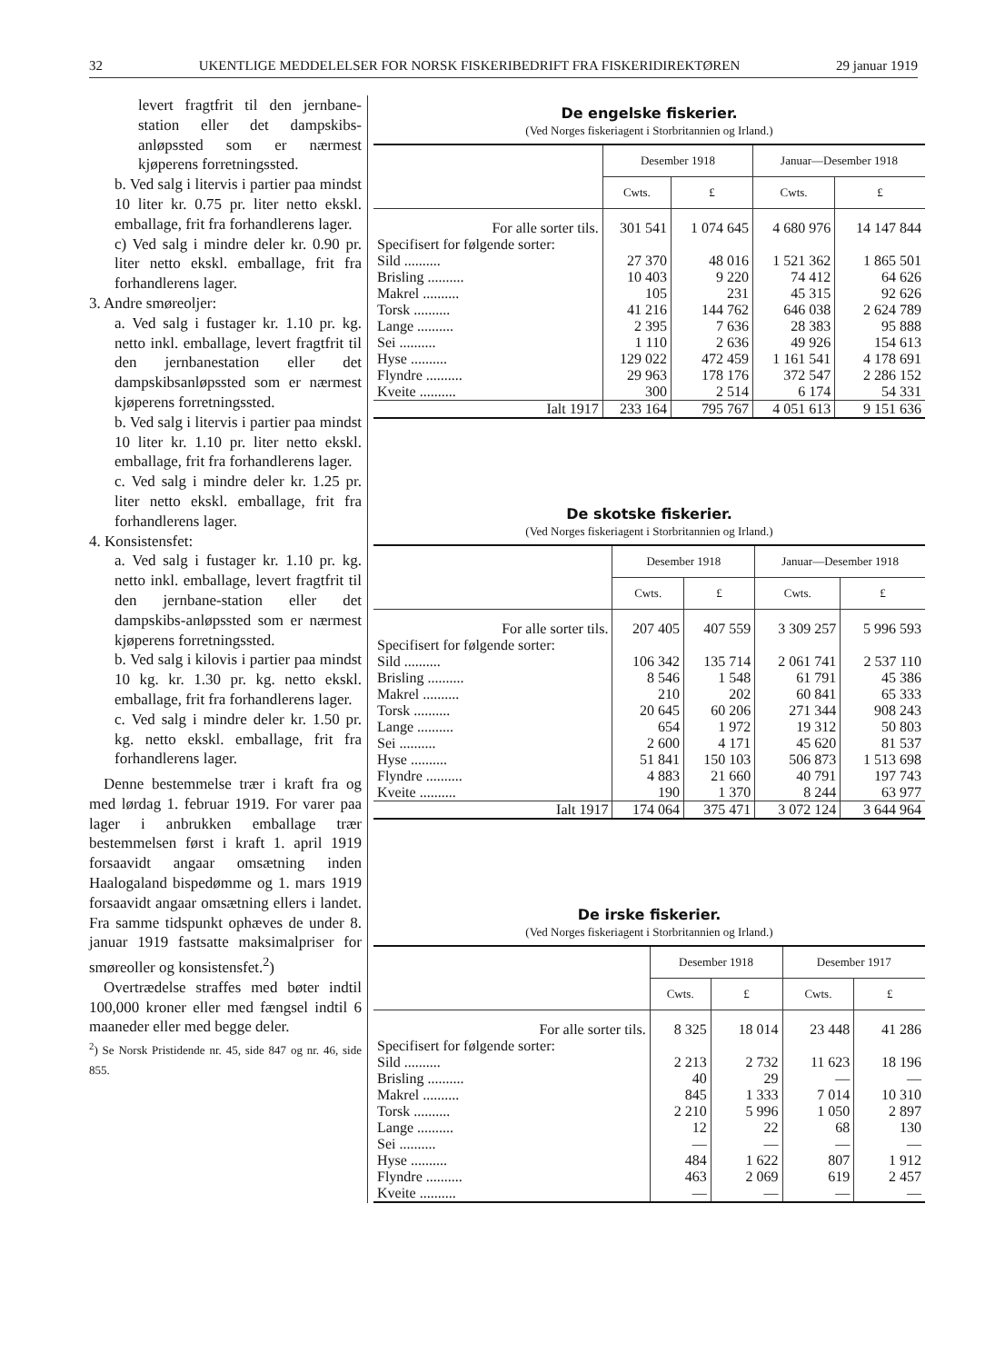32 UKENTLIGE MEDDELELSER FOR NORSK FISKERIBEDRIFT FRA FISKERIDIREKTØREN 29 januar 1919
levert fragtfrit til den jernbane-station eller det dampskibs-anløpssted som er nærmest kjøperens forretningssted.
b. Ved salg i litervis i partier paa mindst 10 liter kr. 0.75 pr. liter netto ekskl. emballage, frit fra forhandlerens lager.
c) Ved salg i mindre deler kr. 0.90 pr. liter netto ekskl. emballage, frit fra forhandlerens lager.
3. Andre smøreoljer:
a. Ved salg i fustager kr. 1.10 pr. kg. netto inkl. emballage, levert fragtfrit til den jernbanestation eller det dampskibsanløpssted som er nærmest kjøperens forretningssted.
b. Ved salg i litervis i partier paa mindst 10 liter kr. 1.10 pr. liter netto ekskl. emballage, frit fra forhandlerens lager.
c. Ved salg i mindre deler kr. 1.25 pr. liter netto ekskl. emballage, frit fra forhandlerens lager.
4. Konsistensfet:
a. Ved salg i fustager kr. 1.10 pr. kg. netto inkl. emballage, levert fragtfrit til den jernbane-station eller det dampskibs-anløpssted som er nærmest kjøperens forretningssted.
b. Ved salg i kilovis i partier paa mindst 10 kg. kr. 1.30 pr. kg. netto ekskl. emballage, frit fra forhandlerens lager.
c. Ved salg i mindre deler kr. 1.50 pr. kg. netto ekskl. emballage, frit fra forhandlerens lager.
Denne bestemmelse trær i kraft fra og med lørdag 1. februar 1919. For varer paa lager i anbrukken emballage trær bestemmelsen først i kraft 1. april 1919 forsaavidt angaar omsætning inden Haalogaland bispedømme og 1. mars 1919 forsaavidt angaar omsætning ellers i landet. Fra samme tidspunkt ophæves de under 8. januar 1919 fastsatte maksimalpriser for smøreoller og konsistensfet.<sup>2</sup>)
Overtrædelse straffes med bøter indtil 100,000 kroner eller med fængsel indtil 6 maaneder eller med begge deler.
<sup>2</sup>) Se Norsk Pristidende nr. 45, side 847 og nr. 46, side 855.
De engelske fiskerier.
(Ved Norges fiskeriagent i Storbritannien og Irland.)
| | Desember 1918 | | Januar—Desember 1918 | |
| --- | --- | --- | --- | --- |
| | Cwts. | £ | Cwts. | £ |
| For alle sorter tils. | 301 541 | 1 074 645 | 4 680 976 | 14 147 844 |
| Specifisert for følgende sorter: | | | | |
| Sild .......... | 27 370 | 48 016 | 1 521 362 | 1 865 501 |
| Brisling .......... | 10 403 | 9 220 | 74 412 | 64 626 |
| Makrel .......... | 105 | 231 | 45 315 | 92 626 |
| Torsk .......... | 41 216 | 144 762 | 646 038 | 2 624 789 |
| Lange .......... | 2 395 | 7 636 | 28 383 | 95 888 |
| Sei .......... | 1 110 | 2 636 | 49 926 | 154 613 |
| Hyse .......... | 129 022 | 472 459 | 1 161 541 | 4 178 691 |
| Flyndre .......... | 29 963 | 178 176 | 372 547 | 2 286 152 |
| Kveite .......... | 300 | 2 514 | 6 174 | 54 331 |
| Ialt 1917 | 233 164 | 795 767 | 4 051 613 | 9 151 636 |
De skotske fiskerier.
(Ved Norges fiskeriagent i Storbritannien og Irland.)
| | Desember 1918 | | Januar—Desember 1918 | |
| --- | --- | --- | --- | --- |
| | Cwts. | £ | Cwts. | £ |
| For alle sorter tils. | 207 405 | 407 559 | 3 309 257 | 5 996 593 |
| Specifisert for følgende sorter: | | | | |
| Sild .......... | 106 342 | 135 714 | 2 061 741 | 2 537 110 |
| Brisling .......... | 8 546 | 1 548 | 61 791 | 45 386 |
| Makrel .......... | 210 | 202 | 60 841 | 65 333 |
| Torsk .......... | 20 645 | 60 206 | 271 344 | 908 243 |
| Lange .......... | 654 | 1 972 | 19 312 | 50 803 |
| Sei .......... | 2 600 | 4 171 | 45 620 | 81 537 |
| Hyse .......... | 51 841 | 150 103 | 506 873 | 1 513 698 |
| Flyndre .......... | 4 883 | 21 660 | 40 791 | 197 743 |
| Kveite .......... | 190 | 1 370 | 8 244 | 63 977 |
| Ialt 1917 | 174 064 | 375 471 | 3 072 124 | 3 644 964 |
De irske fiskerier.
(Ved Norges fiskeriagent i Storbritannien og Irland.)
| | Desember 1918 | | Desember 1917 | |
| --- | --- | --- | --- | --- |
| | Cwts. | £ | Cwts. | £ |
| For alle sorter tils. | 8 325 | 18 014 | 23 448 | 41 286 |
| Specifisert for følgende sorter: | | | | |
| Sild .......... | 2 213 | 2 732 | 11 623 | 18 196 |
| Brisling .......... | 40 | 29 | — | — |
| Makrel .......... | 845 | 1 333 | 7 014 | 10 310 |
| Torsk .......... | 2 210 | 5 996 | 1 050 | 2 897 |
| Lange .......... | 12 | 22 | 68 | 130 |
| Sei .......... | — | — | — | — |
| Hyse .......... | 484 | 1 622 | 807 | 1 912 |
| Flyndre .......... | 463 | 2 069 | 619 | 2 457 |
| Kveite .......... | — | — | — | — |